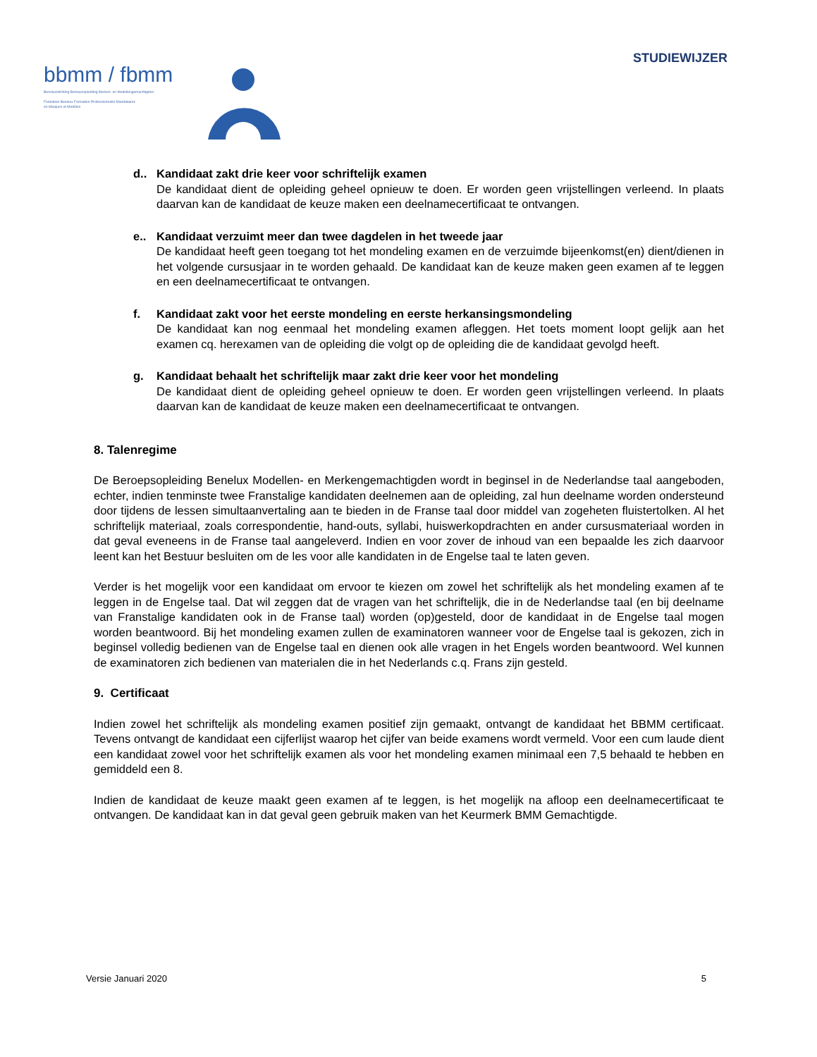STUDIEWIJZER
bbmm / fbmm
Beneluxstichting Beroepsopleiding Merken- en Modellengemachtigden
Fondation Benelux Formation Professionnelle Mandataires
en Marques et Modèles
d.. Kandidaat zakt drie keer voor schriftelijk examen
De kandidaat dient de opleiding geheel opnieuw te doen. Er worden geen vrijstellingen verleend. In plaats daarvan kan de kandidaat de keuze maken een deelnamecertificaat te ontvangen.
e.. Kandidaat verzuimt meer dan twee dagdelen in het tweede jaar
De kandidaat heeft geen toegang tot het mondeling examen en de verzuimde bijeenkomst(en) dient/dienen in het volgende cursusjaar in te worden gehaald. De kandidaat kan de keuze maken geen examen af te leggen en een deelnamecertificaat te ontvangen.
f. Kandidaat zakt voor het eerste mondeling en eerste herkansingsmondeling
De kandidaat kan nog eenmaal het mondeling examen afleggen. Het toets moment loopt gelijk aan het examen cq. herexamen van de opleiding die volgt op de opleiding die de kandidaat gevolgd heeft.
g. Kandidaat behaalt het schriftelijk maar zakt drie keer voor het mondeling
De kandidaat dient de opleiding geheel opnieuw te doen. Er worden geen vrijstellingen verleend. In plaats daarvan kan de kandidaat de keuze maken een deelnamecertificaat te ontvangen.
8. Talenregime
De Beroepsopleiding Benelux Modellen- en Merkengemachtigden wordt in beginsel in de Nederlandse taal aangeboden, echter, indien tenminste twee Franstalige kandidaten deelnemen aan de opleiding, zal hun deelname worden ondersteund door tijdens de lessen simultaanvertaling aan te bieden in de Franse taal door middel van zogeheten fluistertolken. Al het schriftelijk materiaal, zoals correspondentie, hand-outs, syllabi, huiswerkopdrachten en ander cursusmateriaal worden in dat geval eveneens in de Franse taal aangeleverd. Indien en voor zover de inhoud van een bepaalde les zich daarvoor leent kan het Bestuur besluiten om de les voor alle kandidaten in de Engelse taal te laten geven.
Verder is het mogelijk voor een kandidaat om ervoor te kiezen om zowel het schriftelijk als het mondeling examen af te leggen in de Engelse taal. Dat wil zeggen dat de vragen van het schriftelijk, die in de Nederlandse taal (en bij deelname van Franstalige kandidaten ook in de Franse taal) worden (op)gesteld, door de kandidaat in de Engelse taal mogen worden beantwoord. Bij het mondeling examen zullen de examinatoren wanneer voor de Engelse taal is gekozen, zich in beginsel volledig bedienen van de Engelse taal en dienen ook alle vragen in het Engels worden beantwoord. Wel kunnen de examinatoren zich bedienen van materialen die in het Nederlands c.q. Frans zijn gesteld.
9. Certificaat
Indien zowel het schriftelijk als mondeling examen positief zijn gemaakt, ontvangt de kandidaat het BBMM certificaat. Tevens ontvangt de kandidaat een cijferlijst waarop het cijfer van beide examens wordt vermeld. Voor een cum laude dient een kandidaat zowel voor het schriftelijk examen als voor het mondeling examen minimaal een 7,5 behaald te hebben en gemiddeld een 8.
Indien de kandidaat de keuze maakt geen examen af te leggen, is het mogelijk na afloop een deelnamecertificaat te ontvangen. De kandidaat kan in dat geval geen gebruik maken van het Keurmerk BMM Gemachtigde.
Versie Januari 2020 5